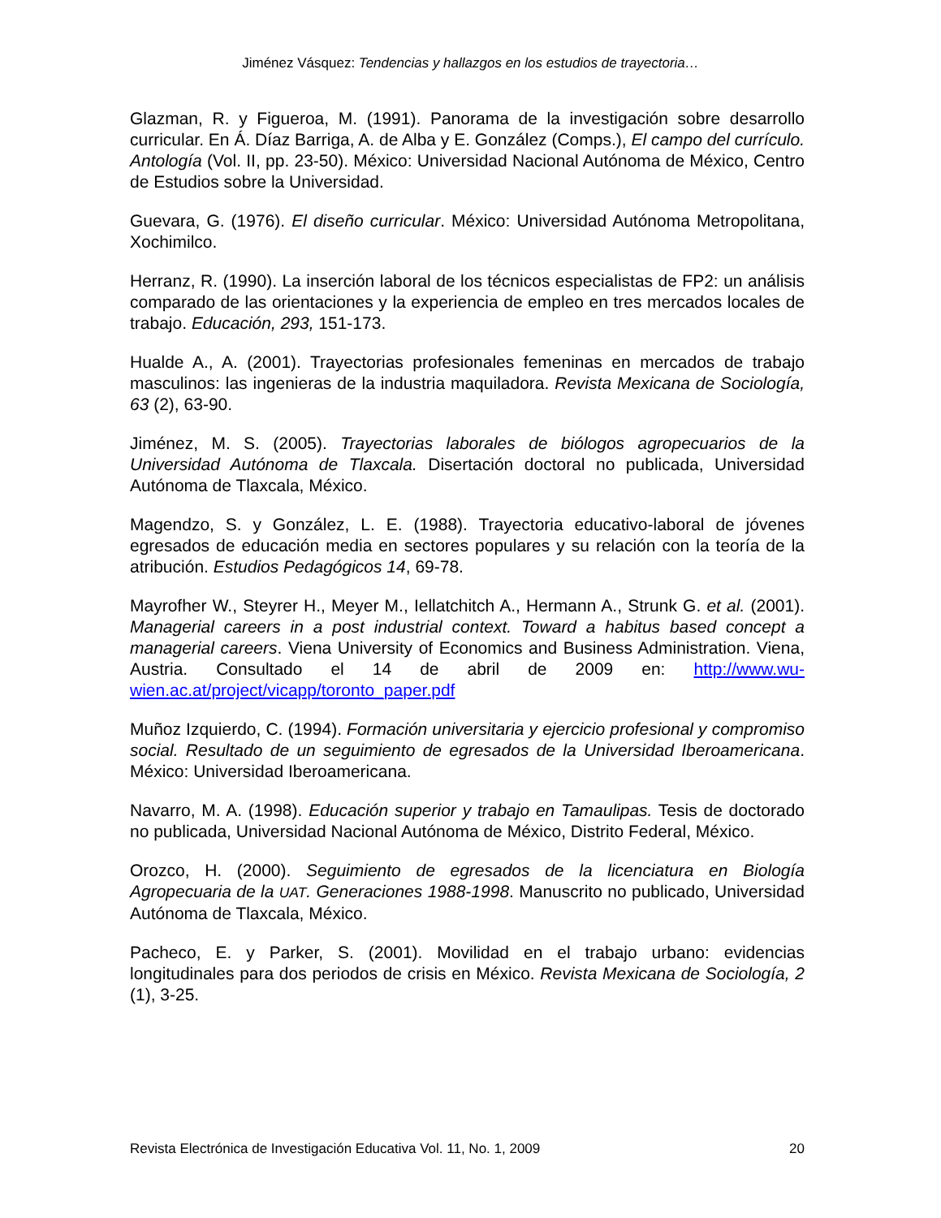Jiménez Vásquez: Tendencias y hallazgos en los estudios de trayectoria…
Glazman, R. y Figueroa, M. (1991). Panorama de la investigación sobre desarrollo curricular. En Á. Díaz Barriga, A. de Alba y E. González (Comps.), El campo del currículo. Antología (Vol. II, pp. 23-50). México: Universidad Nacional Autónoma de México, Centro de Estudios sobre la Universidad.
Guevara, G. (1976). El diseño curricular. México: Universidad Autónoma Metropolitana, Xochimilco.
Herranz, R. (1990). La inserción laboral de los técnicos especialistas de FP2: un análisis comparado de las orientaciones y la experiencia de empleo en tres mercados locales de trabajo. Educación, 293, 151-173.
Hualde A., A. (2001). Trayectorias profesionales femeninas en mercados de trabajo masculinos: las ingenieras de la industria maquiladora. Revista Mexicana de Sociología, 63 (2), 63-90.
Jiménez, M. S. (2005). Trayectorias laborales de biólogos agropecuarios de la Universidad Autónoma de Tlaxcala. Disertación doctoral no publicada, Universidad Autónoma de Tlaxcala, México.
Magendzo, S. y González, L. E. (1988). Trayectoria educativo-laboral de jóvenes egresados de educación media en sectores populares y su relación con la teoría de la atribución. Estudios Pedagógicos 14, 69-78.
Mayrofher W., Steyrer H., Meyer M., Iellatchitch A., Hermann A., Strunk G. et al. (2001). Managerial careers in a post industrial context. Toward a habitus based concept a managerial careers. Viena University of Economics and Business Administration. Viena, Austria. Consultado el 14 de abril de 2009 en: http://www.wu-wien.ac.at/project/vicapp/toronto_paper.pdf
Muñoz Izquierdo, C. (1994). Formación universitaria y ejercicio profesional y compromiso social. Resultado de un seguimiento de egresados de la Universidad Iberoamericana. México: Universidad Iberoamericana.
Navarro, M. A. (1998). Educación superior y trabajo en Tamaulipas. Tesis de doctorado no publicada, Universidad Nacional Autónoma de México, Distrito Federal, México.
Orozco, H. (2000). Seguimiento de egresados de la licenciatura en Biología Agropecuaria de la UAT. Generaciones 1988-1998. Manuscrito no publicado, Universidad Autónoma de Tlaxcala, México.
Pacheco, E. y Parker, S. (2001). Movilidad en el trabajo urbano: evidencias longitudinales para dos periodos de crisis en México. Revista Mexicana de Sociología, 2 (1), 3-25.
Revista Electrónica de Investigación Educativa Vol. 11, No. 1, 2009 20